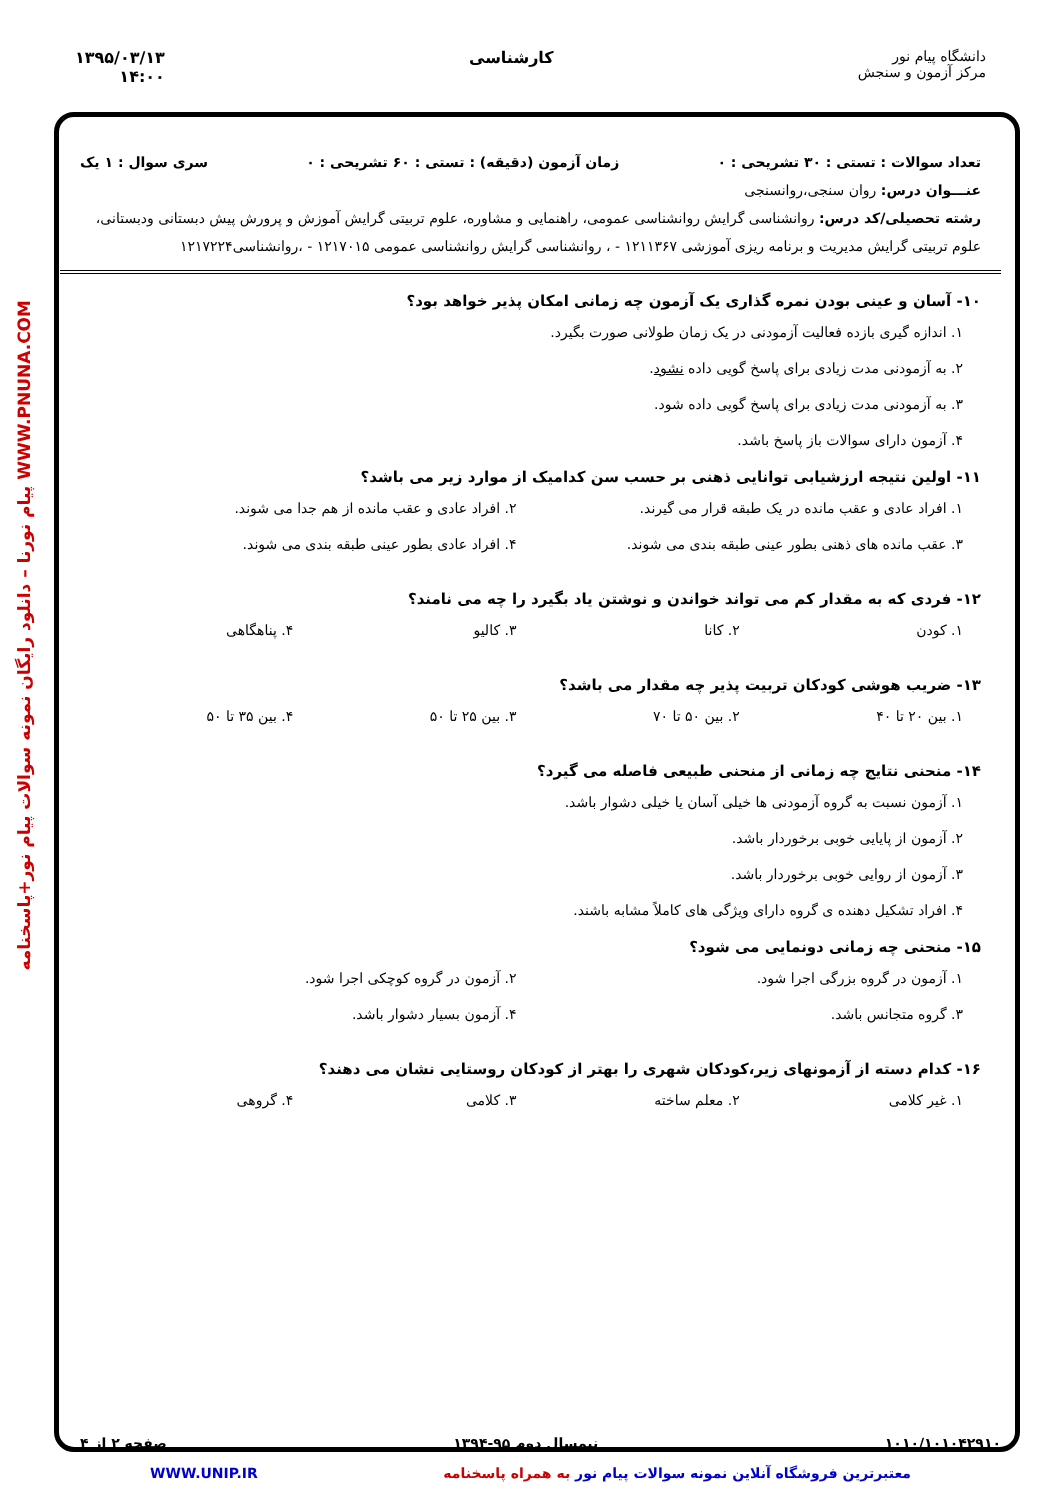دانشگاه پیام نور
مرکز آزمون و سنجش
کارشناسی ۱۳۹۵/۰۳/۱۳
۱۴:۰۰
WWW.PNUNA.COM پیام نورنا – دانلود رایگان نمونه سوالات پیام نور+پاسخنامه
تعداد سوالات : تستی : ۳۰ تشریحی : ۰ زمان آزمون (دقیقه) : تستی : ۶۰ تشریحی : ۰ سری سوال : ۱ یک
عنـــوان درس: روان سنجی،روانسنجی
رشته تحصیلی/کد درس: روانشناسی گرایش روانشناسی عمومی، راهنمایی و مشاوره، علوم تربیتی گرایش آموزش و پرورش پیش دبستانی ودبستانی، علوم تربیتی گرایش مدیریت و برنامه ریزی آموزشی ۱۲۱۱۳۶۷ - ، روانشناسی گرایش روانشناسی عمومی ۱۲۱۷۰۱۵ - ،روانشناسی۱۲۱۷۲۲۴
۱۰- آسان و عینی بودن نمره گذاری یک آزمون چه زمانی امکان پذیر خواهد بود؟
۱. اندازه گیری بازده فعالیت آزمودنی در یک زمان طولانی صورت بگیرد.
۲. به آزمودنی مدت زیادی برای پاسخ گویی داده نشود.
۳. به آزمودنی مدت زیادی برای پاسخ گویی داده شود.
۴. آزمون دارای سوالات باز پاسخ باشد.
۱۱- اولین نتیجه ارزشیابی توانایی ذهنی بر حسب سن کدامیک از موارد زیر می باشد؟
۱. افراد عادی و عقب مانده در یک طبقه قرار می گیرند.
۲. افراد عادی و عقب مانده از هم جدا می شوند.
۳. عقب مانده های ذهنی بطور عینی طبقه بندی می شوند.
۴. افراد عادی بطور عینی طبقه بندی می شوند.
۱۲- فردی که به مقدار کم می تواند خواندن و نوشتن یاد بگیرد را چه می نامند؟
۱. کودن
۲. کانا
۳. کالیو
۴. پناهگاهی
۱۳- ضریب هوشی کودکان تربیت پذیر چه مقدار می باشد؟
۱. بین ۲۰ تا ۴۰
۲. بین ۵۰ تا ۷۰
۳. بین ۲۵ تا ۵۰
۴. بین ۳۵ تا ۵۰
۱۴- منحنی نتایج چه زمانی از منحنی طبیعی فاصله می گیرد؟
۱. آزمون نسبت به گروه آزمودنی ها خیلی آسان یا خیلی دشوار باشد.
۲. آزمون از پایایی خوبی برخوردار باشد.
۳. آزمون از روایی خوبی برخوردار باشد.
۴. افراد تشکیل دهنده ی گروه دارای ویژگی های کاملاً مشابه باشند.
۱۵- منحنی چه زمانی دونمایی می شود؟
۱. آزمون در گروه بزرگی اجرا شود.
۲. آزمون در گروه کوچکی اجرا شود.
۳. گروه متجانس باشد.
۴. آزمون بسیار دشوار باشد.
۱۶- کدام دسته از آزمونهای زیر،کودکان شهری را بهتر از کودکان روستایی نشان می دهند؟
۱. غیر کلامی
۲. معلم ساخته
۳. کلامی
۴. گروهی
۱۰۱۰/۱۰۱۰۴۲۹۱۰ نیمسال دوم ۹۵-۱۳۹۴ صفحه ۲ از ۴
معتبرترین فروشگاه آنلاین نمونه سوالات پیام نور به همراه پاسخنامه WWW.UNIP.IR